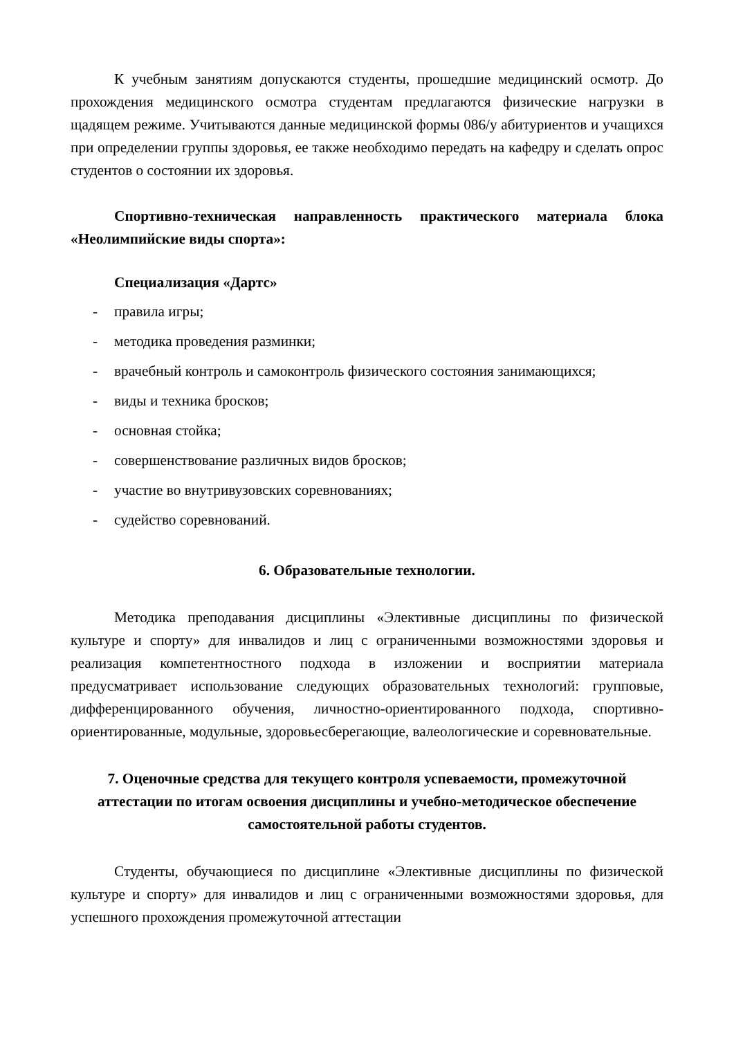К учебным занятиям допускаются студенты, прошедшие медицинский осмотр. До прохождения медицинского осмотра студентам предлагаются физические нагрузки в щадящем режиме. Учитываются данные медицинской формы 086/у абитуриентов и учащихся при определении группы здоровья, ее также необходимо передать на кафедру и сделать опрос студентов о состоянии их здоровья.
Спортивно-техническая направленность практического материала блока «Неолимпийские виды спорта»:
Специализация «Дартс»
- правила игры;
- методика проведения разминки;
- врачебный контроль и самоконтроль физического состояния занимающихся;
- виды и техника бросков;
- основная стойка;
- совершенствование различных видов бросков;
- участие во внутривузовских соревнованиях;
- судейство соревнований.
6. Образовательные технологии.
Методика преподавания дисциплины «Элективные дисциплины по физической культуре и спорту» для инвалидов и лиц с ограниченными возможностями здоровья и реализация компетентностного подхода в изложении и восприятии материала предусматривает использование следующих образовательных технологий: групповые, дифференцированного обучения, личностно-ориентированного подхода, спортивно-ориентированные, модульные, здоровьесберегающие, валеологические и соревновательные.
7. Оценочные средства для текущего контроля успеваемости, промежуточной аттестации по итогам освоения дисциплины и учебно-методическое обеспечение самостоятельной работы студентов.
Студенты, обучающиеся по дисциплине «Элективные дисциплины по физической культуре и спорту» для инвалидов и лиц с ограниченными возможностями здоровья, для успешного прохождения промежуточной аттестации